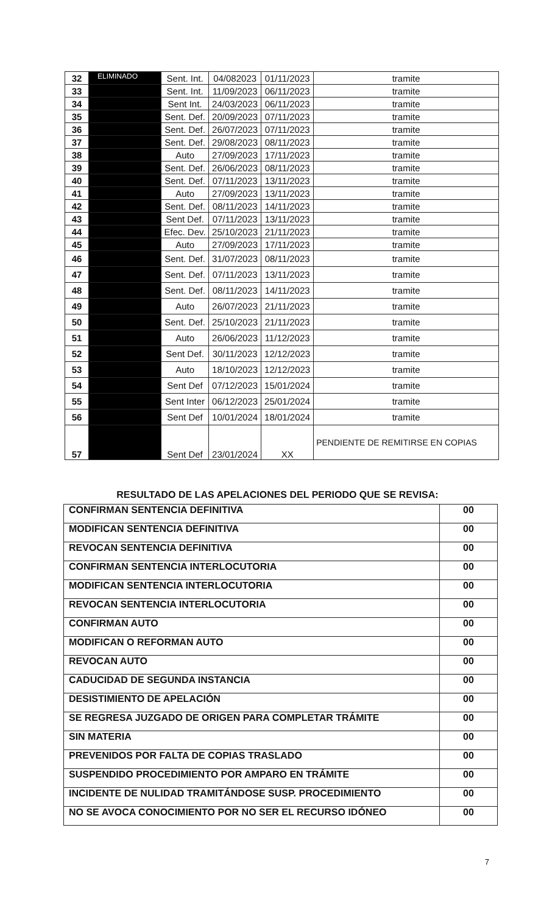| 32 | ELIMINADO | Sent. Int. | 04/082023 | 01/11/2023 | tramite |
| 33 | | Sent. Int. | 11/09/2023 | 06/11/2023 | tramite |
| 34 | | Sent Int. | 24/03/2023 | 06/11/2023 | tramite |
| 35 | | Sent. Def. | 20/09/2023 | 07/11/2023 | tramite |
| 36 | | Sent. Def. | 26/07/2023 | 07/11/2023 | tramite |
| 37 | | Sent. Def. | 29/08/2023 | 08/11/2023 | tramite |
| 38 | | Auto | 27/09/2023 | 17/11/2023 | tramite |
| 39 | | Sent. Def. | 26/06/2023 | 08/11/2023 | tramite |
| 40 | | Sent. Def. | 07/11/2023 | 13/11/2023 | tramite |
| 41 | | Auto | 27/09/2023 | 13/11/2023 | tramite |
| 42 | | Sent. Def. | 08/11/2023 | 14/11/2023 | tramite |
| 43 | | Sent Def. | 07/11/2023 | 13/11/2023 | tramite |
| 44 | | Efec. Dev. | 25/10/2023 | 21/11/2023 | tramite |
| 45 | | Auto | 27/09/2023 | 17/11/2023 | tramite |
| 46 | | Sent. Def. | 31/07/2023 | 08/11/2023 | tramite |
| 47 | | Sent. Def. | 07/11/2023 | 13/11/2023 | tramite |
| 48 | | Sent. Def. | 08/11/2023 | 14/11/2023 | tramite |
| 49 | | Auto | 26/07/2023 | 21/11/2023 | tramite |
| 50 | | Sent. Def. | 25/10/2023 | 21/11/2023 | tramite |
| 51 | | Auto | 26/06/2023 | 11/12/2023 | tramite |
| 52 | | Sent Def. | 30/11/2023 | 12/12/2023 | tramite |
| 53 | | Auto | 18/10/2023 | 12/12/2023 | tramite |
| 54 | | Sent Def | 07/12/2023 | 15/01/2024 | tramite |
| 55 | | Sent Inter | 06/12/2023 | 25/01/2024 | tramite |
| 56 | | Sent Def | 10/01/2024 | 18/01/2024 | tramite |
| 57 | | Sent Def | 23/01/2024 | XX | PENDIENTE DE REMITIRSE EN COPIAS |
RESULTADO DE LAS APELACIONES DEL PERIODO QUE SE REVISA:
| CONFIRMAN SENTENCIA DEFINITIVA | 00 |
| MODIFICAN SENTENCIA DEFINITIVA | 00 |
| REVOCAN SENTENCIA DEFINITIVA | 00 |
| CONFIRMAN SENTENCIA INTERLOCUTORIA | 00 |
| MODIFICAN SENTENCIA INTERLOCUTORIA | 00 |
| REVOCAN SENTENCIA INTERLOCUTORIA | 00 |
| CONFIRMAN AUTO | 00 |
| MODIFICAN O REFORMAN AUTO | 00 |
| REVOCAN AUTO | 00 |
| CADUCIDAD DE SEGUNDA INSTANCIA | 00 |
| DESISTIMIENTO DE APELACIÓN | 00 |
| SE REGRESA JUZGADO DE ORIGEN PARA COMPLETAR TRÁMITE | 00 |
| SIN MATERIA | 00 |
| PREVENIDOS POR FALTA DE COPIAS TRASLADO | 00 |
| SUSPENDIDO PROCEDIMIENTO POR AMPARO EN TRÁMITE | 00 |
| INCIDENTE DE NULIDAD TRAMITÁNDOSE SUSP. PROCEDIMIENTO | 00 |
| NO SE AVOCA CONOCIMIENTO POR NO SER EL RECURSO IDÓNEO | 00 |
7